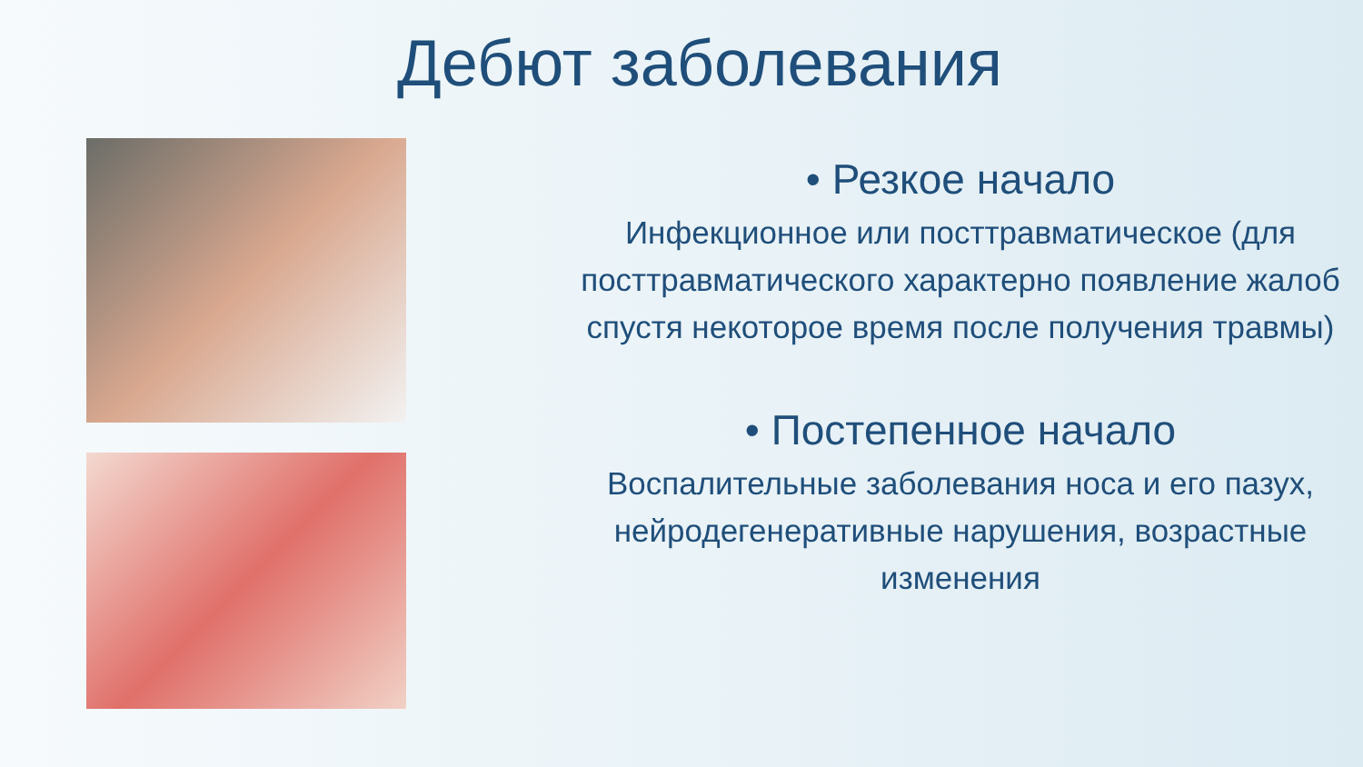Дебют заболевания
• Резкое начало
Инфекционное или посттравматическое (для посттравматического характерно появление жалоб спустя некоторое время после получения травмы)
• Постепенное начало
Воспалительные заболевания носа и его пазух, нейродегенеративные нарушения, возрастные изменения